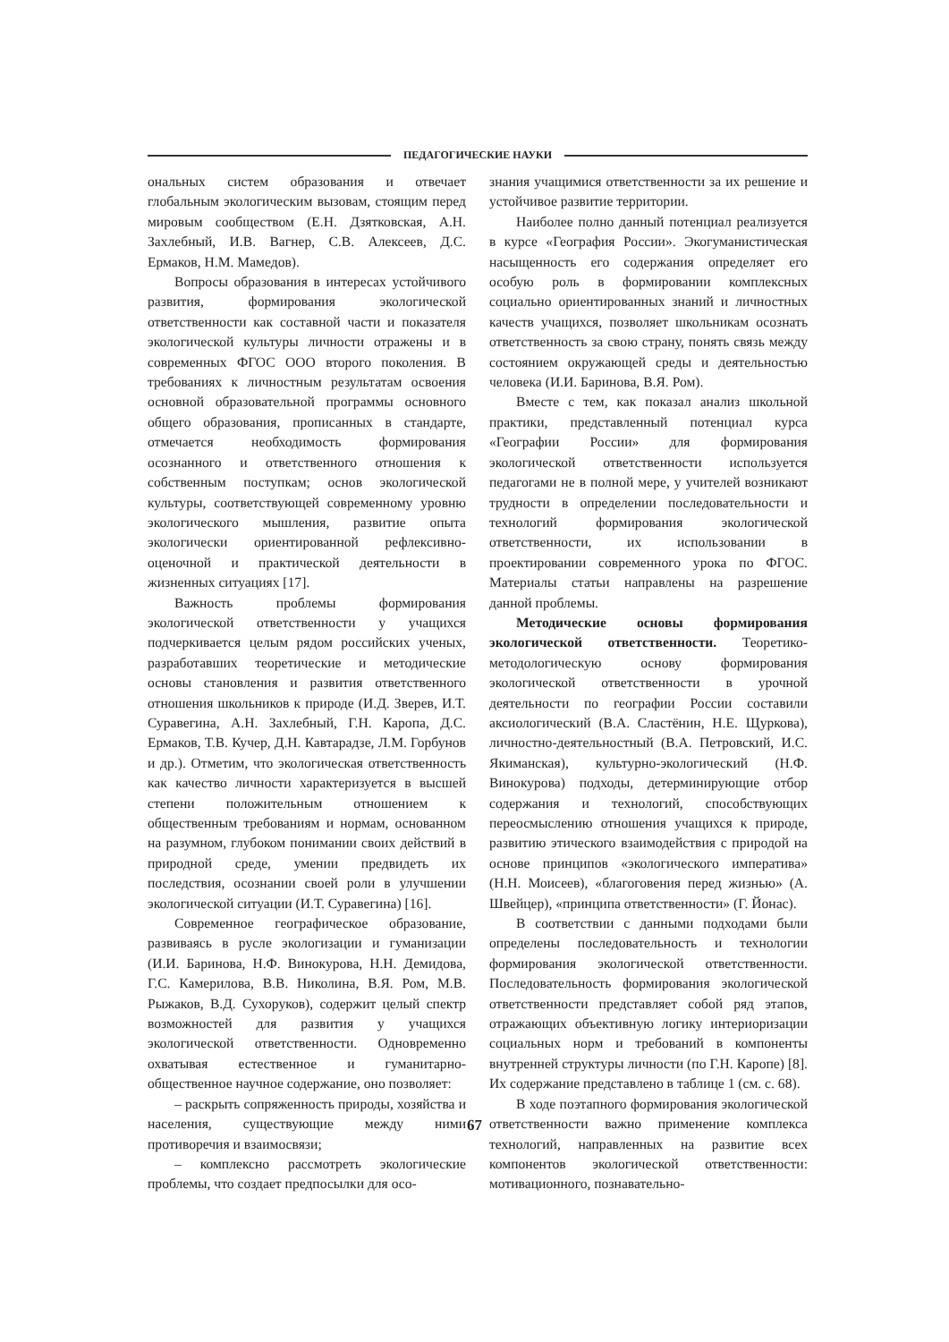ПЕДАГОГИЧЕСКИЕ НАУКИ
ональных систем образования и отвечает глобальным экологическим вызовам, стоящим перед мировым сообществом (Е.Н. Дзятковская, А.Н. Захлебный, И.В. Вагнер, С.В. Алексеев, Д.С. Ермаков, Н.М. Мамедов).
Вопросы образования в интересах устойчивого развития, формирования экологической ответственности как составной части и показателя экологической культуры личности отражены и в современных ФГОС ООО второго поколения. В требованиях к личностным результатам освоения основной образовательной программы основного общего образования, прописанных в стандарте, отмечается необходимость формирования осознанного и ответственного отношения к собственным поступкам; основ экологической культуры, соответствующей современному уровню экологического мышления, развитие опыта экологически ориентированной рефлексивно-оценочной и практической деятельности в жизненных ситуациях [17].
Важность проблемы формирования экологической ответственности у учащихся подчеркивается целым рядом российских ученых, разработавших теоретические и методические основы становления и развития ответственного отношения школьников к природе (И.Д. Зверев, И.Т. Суравегина, А.Н. Захлебный, Г.Н. Каропа, Д.С. Ермаков, Т.В. Кучер, Д.Н. Кавтарадзе, Л.М. Горбунов и др.). Отметим, что экологическая ответственность как качество личности характеризуется в высшей степени положительным отношением к общественным требованиям и нормам, основанном на разумном, глубоком понимании своих действий в природной среде, умении предвидеть их последствия, осознании своей роли в улучшении экологической ситуации (И.Т. Суравегина) [16].
Современное географическое образование, развиваясь в русле экологизации и гуманизации (И.И. Баринова, Н.Ф. Винокурова, Н.Н. Демидова, Г.С. Камерилова, В.В. Николина, В.Я. Ром, М.В. Рыжаков, В.Д. Сухоруков), содержит целый спектр возможностей для развития у учащихся экологической ответственности. Одновременно охватывая естественное и гуманитарно-общественное научное содержание, оно позволяет:
– раскрыть сопряженность природы, хозяйства и населения, существующие между ними противоречия и взаимосвязи;
– комплексно рассмотреть экологические проблемы, что создает предпосылки для осо-
знания учащимися ответственности за их решение и устойчивое развитие территории.
Наиболее полно данный потенциал реализуется в курсе «География России». Экогуманистическая насыщенность его содержания определяет его особую роль в формировании комплексных социально ориентированных знаний и личностных качеств учащихся, позволяет школьникам осознать ответственность за свою страну, понять связь между состоянием окружающей среды и деятельностью человека (И.И. Баринова, В.Я. Ром).
Вместе с тем, как показал анализ школьной практики, представленный потенциал курса «Географии России» для формирования экологической ответственности используется педагогами не в полной мере, у учителей возникают трудности в определении последовательности и технологий формирования экологической ответственности, их использовании в проектировании современного урока по ФГОС. Материалы статьи направлены на разрешение данной проблемы.
Методические основы формирования экологической ответственности. Теоретико-методологическую основу формирования экологической ответственности в урочной деятельности по географии России составили аксиологический (В.А. Сластёнин, Н.Е. Щуркова), личностно-деятельностный (В.А. Петровский, И.С. Якиманская), культурно-экологический (Н.Ф. Винокурова) подходы, детерминирующие отбор содержания и технологий, способствующих переосмыслению отношения учащихся к природе, развитию этического взаимодействия с природой на основе принципов «экологического императива» (Н.Н. Моисеев), «благоговения перед жизнью» (А. Швейцер), «принципа ответственности» (Г. Йонас).
В соответствии с данными подходами были определены последовательность и технологии формирования экологической ответственности. Последовательность формирования экологической ответственности представляет собой ряд этапов, отражающих объективную логику интериоризации социальных норм и требований в компоненты внутренней структуры личности (по Г.Н. Каропе) [8]. Их содержание представлено в таблице 1 (см. с. 68).
В ходе поэтапного формирования экологической ответственности важно применение комплекса технологий, направленных на развитие всех компонентов экологической ответственности: мотивационного, познавательно-
67